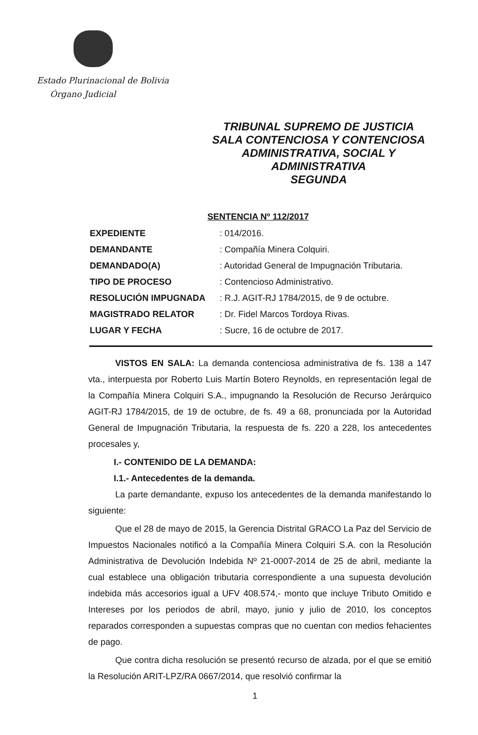Estado Plurinacional de Bolivia
Órgano Judicial
TRIBUNAL SUPREMO DE JUSTICIA
SALA CONTENCIOSA Y CONTENCIOSA
ADMINISTRATIVA, SOCIAL Y
ADMINISTRATIVA
SEGUNDA
SENTENCIA Nº 112/2017
EXPEDIENTE: 014/2016.
DEMANDANTE: Compañía Minera Colquiri.
DEMANDADO(A): Autoridad General de Impugnación Tributaria.
TIPO DE PROCESO: Contencioso Administrativo.
RESOLUCIÓN IMPUGNADA: R.J. AGIT-RJ 1784/2015, de 9 de octubre.
MAGISTRADO RELATOR: Dr. Fidel Marcos Tordoya Rivas.
LUGAR Y FECHA: Sucre, 16 de octubre de 2017.
VISTOS EN SALA: La demanda contenciosa administrativa de fs. 138 a 147 vta., interpuesta por Roberto Luis Martín Botero Reynolds, en representación legal de la Compañía Minera Colquiri S.A., impugnando la Resolución de Recurso Jerárquico AGIT-RJ 1784/2015, de 19 de octubre, de fs. 49 a 68, pronunciada por la Autoridad General de Impugnación Tributaria, la respuesta de fs. 220 a 228, los antecedentes procesales y,
I.- CONTENIDO DE LA DEMANDA:
I.1.- Antecedentes de la demanda.
La parte demandante, expuso los antecedentes de la demanda manifestando lo siguiente:
Que el 28 de mayo de 2015, la Gerencia Distrital GRACO La Paz del Servicio de Impuestos Nacionales notificó a la Compañía Minera Colquiri S.A. con la Resolución Administrativa de Devolución Indebida Nº 21-0007-2014 de 25 de abril, mediante la cual establece una obligación tributaria correspondiente a una supuesta devolución indebida más accesorios igual a UFV 408.574,- monto que incluye Tributo Omitido e Intereses por los periodos de abril, mayo, junio y julio de 2010, los conceptos reparados corresponden a supuestas compras que no cuentan con medios fehacientes de pago.
Que contra dicha resolución se presentó recurso de alzada, por el que se emitió la Resolución ARIT-LPZ/RA 0667/2014, que resolvió confirmar la
1